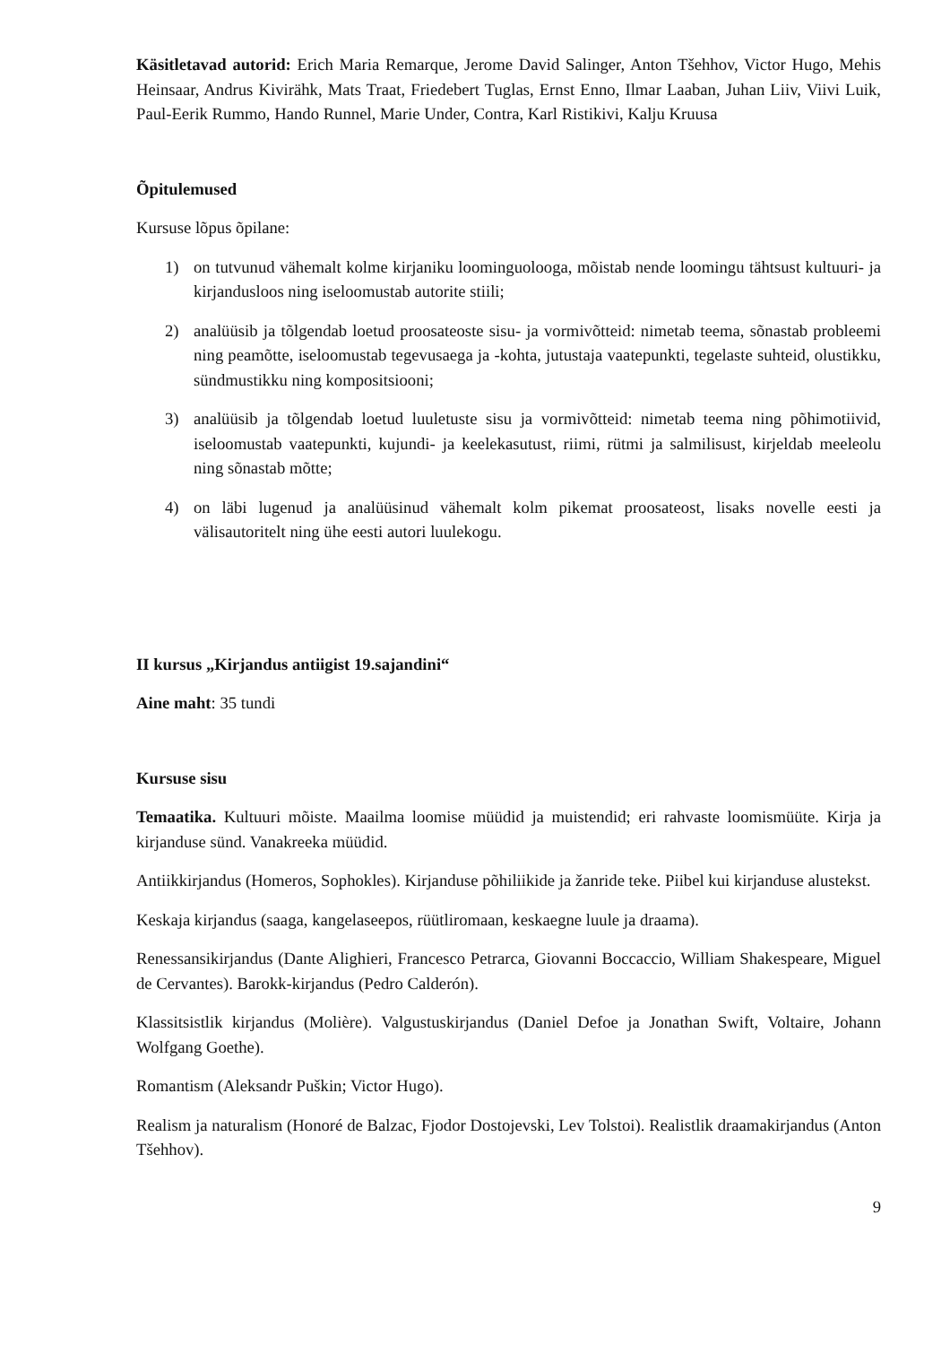Käsitletavad autorid: Erich Maria Remarque, Jerome David Salinger, Anton Tšehhov, Victor Hugo, Mehis Heinsaar, Andrus Kivirähk, Mats Traat, Friedebert Tuglas, Ernst Enno, Ilmar Laaban, Juhan Liiv, Viivi Luik, Paul-Eerik Rummo, Hando Runnel, Marie Under, Contra, Karl Ristikivi, Kalju Kruusa
Õpitulemused
Kursuse lõpus õpilane:
1) on tutvunud vähemalt kolme kirjaniku loominguolooga, mõistab nende loomingu tähtsust kultuuri- ja kirjandusloos ning iseloomustab autorite stiili;
2) analüüsib ja tõlgendab loetud proosateoste sisu- ja vormivõtteid: nimetab teema, sõnastab probleemi ning peamõtte, iseloomustab tegevusaega ja -kohta, jutustaja vaatepunkti, tegelaste suhteid, olustikku, sündmustikku ning kompositsiooni;
3) analüüsib ja tõlgendab loetud luuletuste sisu ja vormivõtteid: nimetab teema ning põhimotiivid, iseloomustab vaatepunkti, kujundi- ja keelekasutust, riimi, rütmi ja salmilisust, kirjeldab meeleolu ning sõnastab mõtte;
4) on läbi lugenud ja analüüsinud vähemalt kolm pikemat proosateost, lisaks novelle eesti ja välisautoritelt ning ühe eesti autori luulekogu.
II kursus „Kirjandus antiigist 19.sajandini“
Aine maht: 35 tundi
Kursuse sisu
Temaatika. Kultuuri mõiste. Maailma loomise müüdid ja muistendid; eri rahvaste loomismüüte. Kirja ja kirjanduse sünd. Vanakreeka müüdid.
Antiikkirjandus (Homeros, Sophokles). Kirjanduse põhiliikide ja žanride teke. Piibel kui kirjanduse alustekst.
Keskaja kirjandus (saaga, kangelaseepos, rüütliromaan, keskaegne luule ja draama).
Renessansikirjandus (Dante Alighieri, Francesco Petrarca, Giovanni Boccaccio, William Shakespeare, Miguel de Cervantes). Barokk-kirjandus (Pedro Calderón).
Klassitsistlik kirjandus (Molière). Valgustuskirjandus (Daniel Defoe ja Jonathan Swift, Voltaire, Johann Wolfgang Goethe).
Romantism (Aleksandr Puškin; Victor Hugo).
Realism ja naturalism (Honoré de Balzac, Fjodor Dostojevski, Lev Tolstoi). Realistlik draamakirjandus (Anton Tšehhov).
9